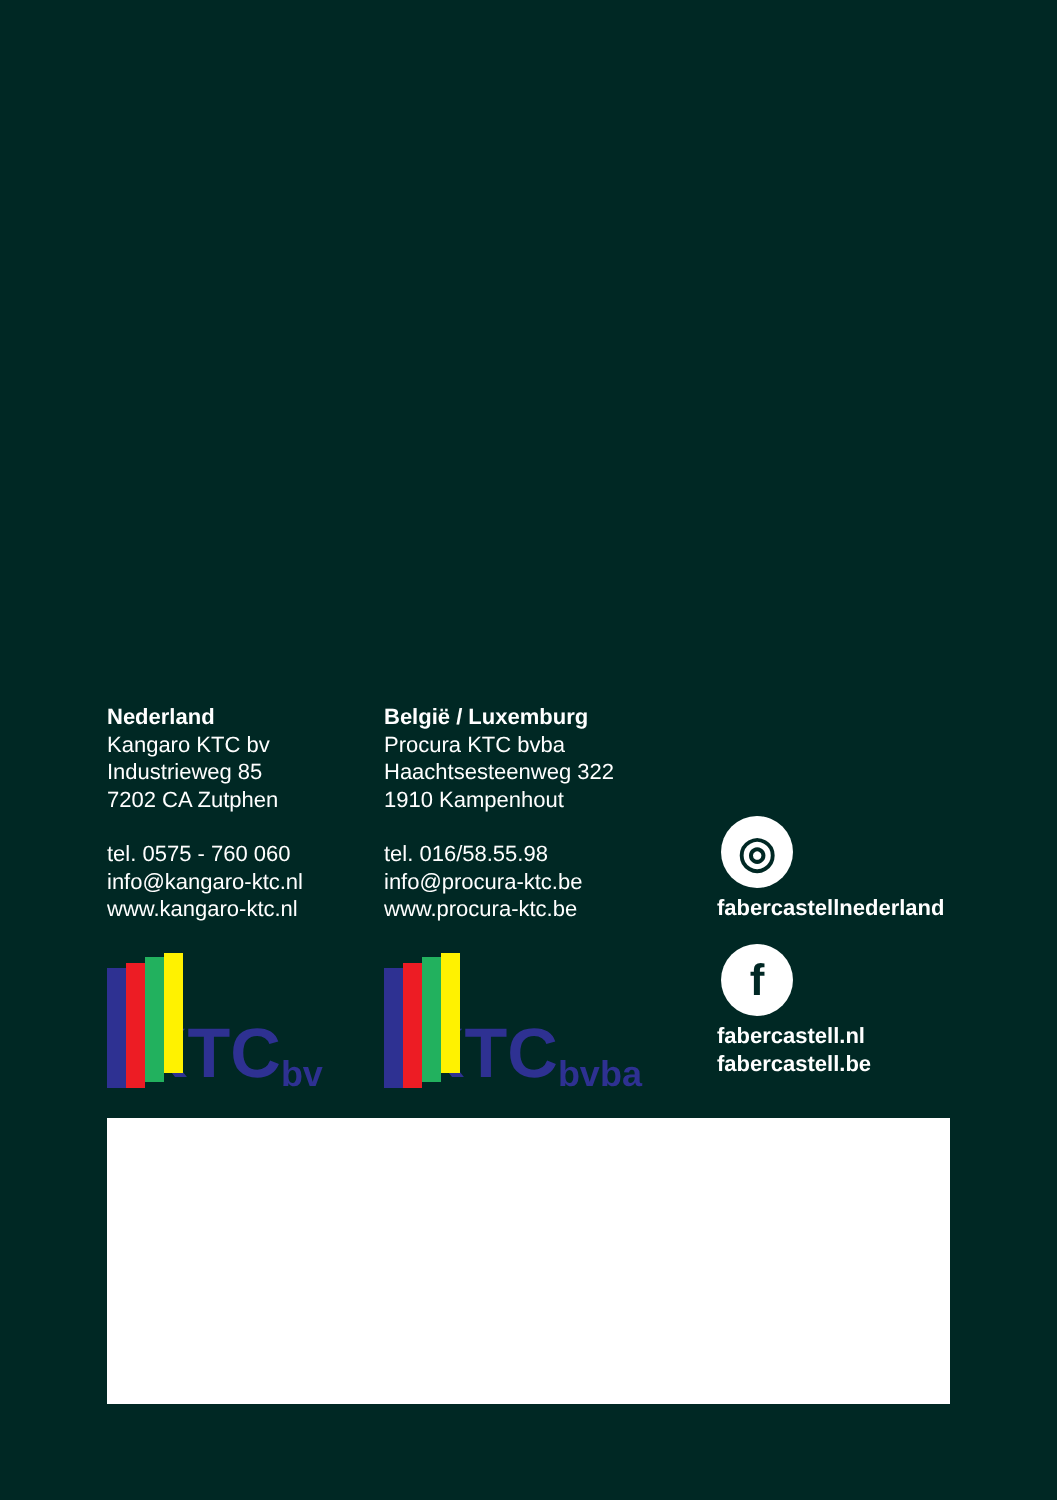Nederland
Kangaro KTC bv
Industrieweg 85
7202 CA Zutphen
tel. 0575 - 760 060
info@kangaro-ktc.nl
www.kangaro-ktc.nl
KTC bv
België / Luxemburg
Procura KTC bvba
Haachtsesteenweg 322
1910 Kampenhout
tel. 016/58.55.98
info@procura-ktc.be
www.procura-ktc.be
KTC bvba
◎
fabercastellnederland
f
fabercastell.nl
fabercastell.be